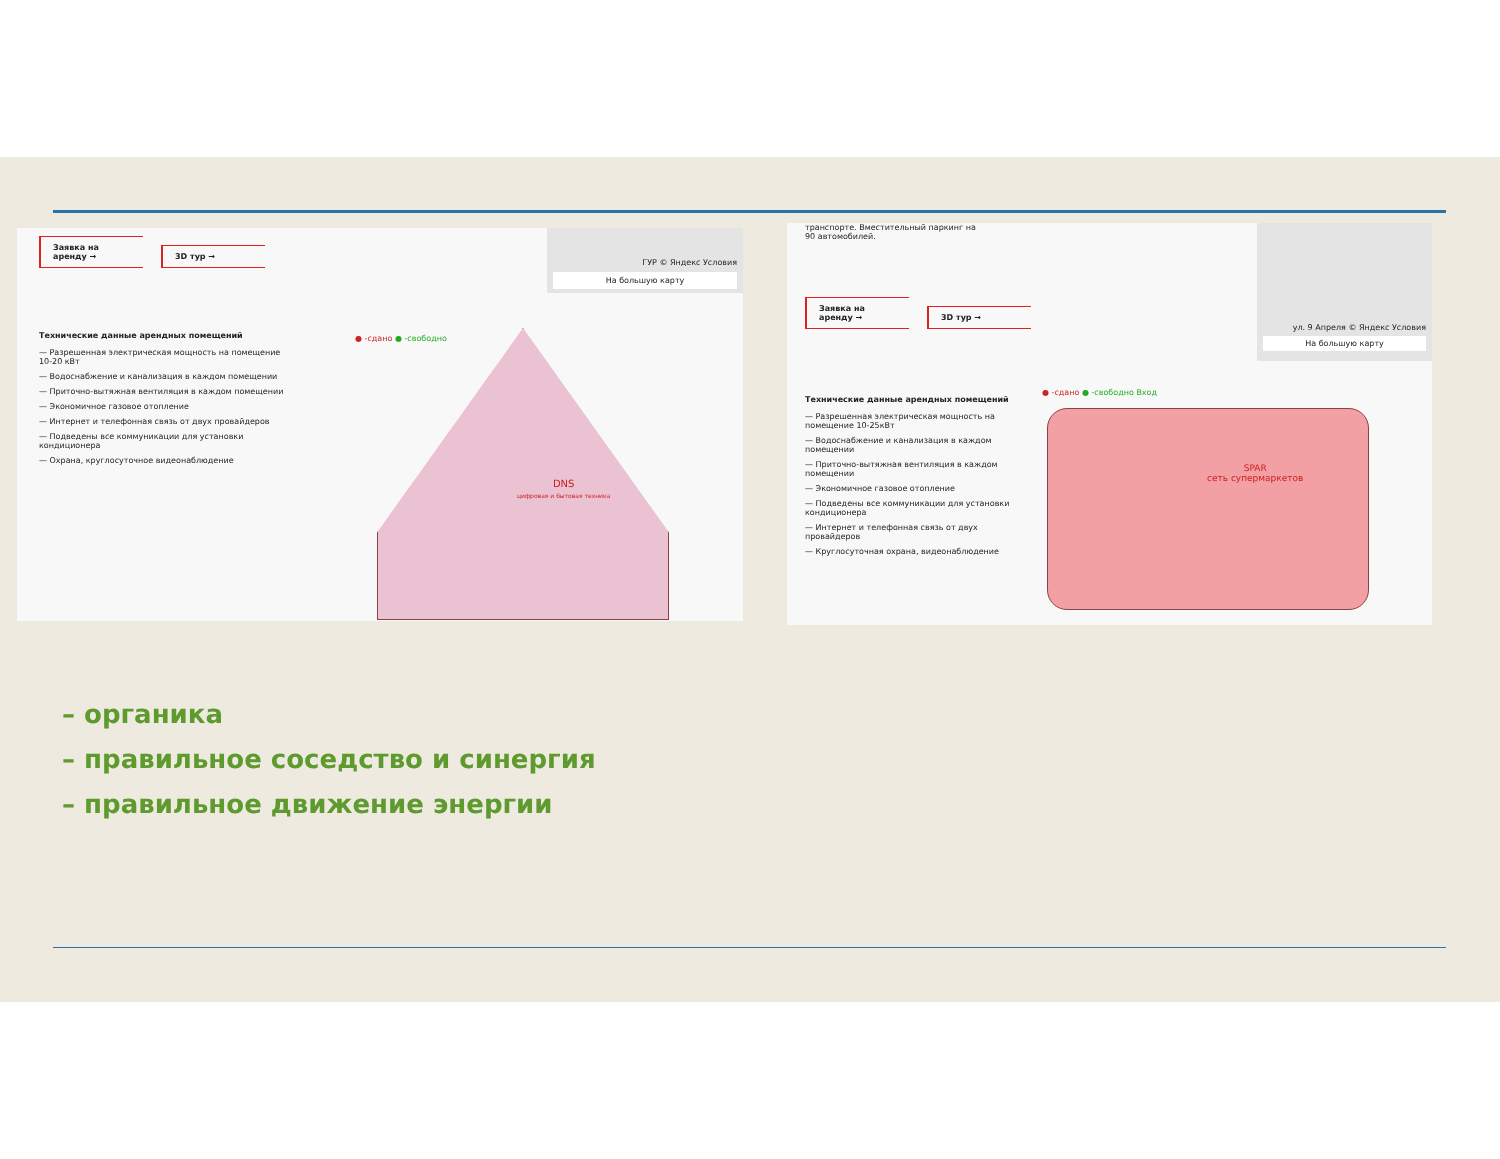Заявка на аренду → 3D тур →
ГУР © Яндекс Условия
На большую карту
Технические данные арендных помещений
— Разрешенная электрическая мощность на помещение 10-20 кВт
— Водоснабжение и канализация в каждом помещении
— Приточно-вытяжная вентиляция в каждом помещении
— Экономичное газовое отопление
— Интернет и телефонная связь от двух провайдеров
— Подведены все коммуникации для установки кондиционера
— Охрана, круглосуточное видеонаблюдение
● -сдано ● -свободно
DNS
цифровая и бытовая техника
транспорте. Вместительный паркинг на 90 автомобилей.
Заявка на аренду → 3D тур →
ул. 9 Апреля © Яндекс Условия
На большую карту
Технические данные арендных помещений
— Разрешенная электрическая мощность на помещение 10-25кВт
— Водоснабжение и канализация в каждом помещении
— Приточно-вытяжная вентиляция в каждом помещении
— Экономичное газовое отопление
— Подведены все коммуникации для установки кондиционера
— Интернет и телефонная связь от двух провайдеров
— Круглосуточная охрана, видеонаблюдение
● -сдано ● -свободно Вход
SPAR
сеть супермаркетов
– органика
– правильное соседство и синергия
– правильное движение энергии